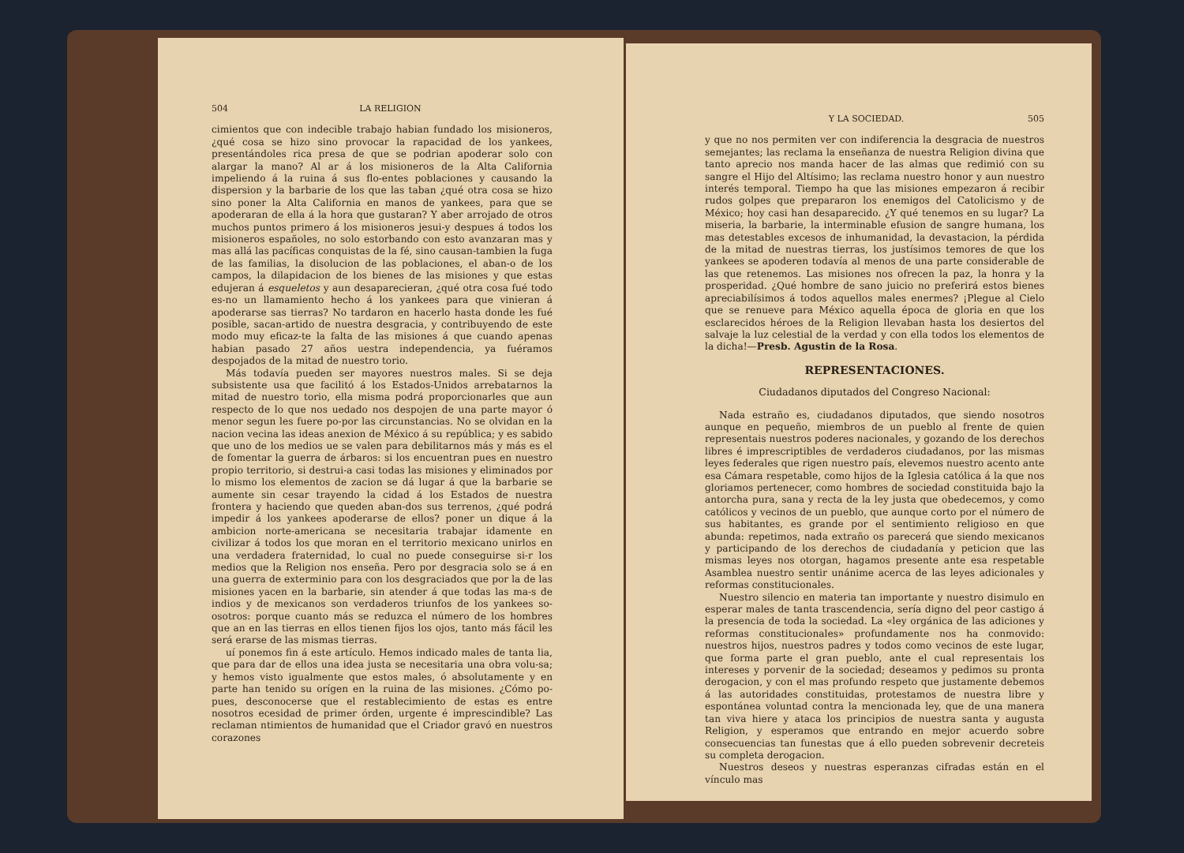504 LA RELIGION
cimientos que con indecible trabajo habian fundado los misioneros, ¿qué cosa se hizo sino provocar la rapacidad de los yankees, presentándoles rica presa de que se podrian apoderar solo con alargar la mano? Al ar á los misioneros de la Alta California impeliendo á la ruina á sus flo-entes poblaciones y causando la dispersion y la barbarie de los que las taban ¿qué otra cosa se hizo sino poner la Alta California en manos de yankees, para que se apoderaran de ella á la hora que gustaran? Y aber arrojado de otros muchos puntos primero á los misioneros jesui-y despues á todos los misioneros españoles, no solo estorbando con esto avanzaran mas y mas allá las pacíficas conquistas de la fé, sino causan-tambien la fuga de las familias, la disolucion de las poblaciones, el aban-o de los campos, la dilapidacion de los bienes de las misiones y que estas edujeran á esqueletos y aun desaparecieran, ¿qué otra cosa fué todo es-no un llamamiento hecho á los yankees para que vinieran á apoderarse sas tierras? No tardaron en hacerlo hasta donde les fué posible, sacan-artido de nuestra desgracia, y contribuyendo de este modo muy eficaz-te la falta de las misiones á que cuando apenas habian pasado 27 años uestra independencia, ya fuéramos despojados de la mitad de nuestro torio.
Más todavía pueden ser mayores nuestros males. Si se deja subsistente usa que facilitó á los Estados-Unidos arrebatarnos la mitad de nuestro torio, ella misma podrá proporcionarles que aun respecto de lo que nos uedado nos despojen de una parte mayor ó menor segun les fuere po-por las circunstancias. No se olvidan en la nacion vecina las ideas anexion de México á su república; y es sabido que uno de los medios ue se valen para debilitarnos más y más es el de fomentar la guerra de árbaros: si los encuentran pues en nuestro propio territorio, si destrui-a casi todas las misiones y eliminados por lo mismo los elementos de zacion se dá lugar á que la barbarie se aumente sin cesar trayendo la cidad á los Estados de nuestra frontera y haciendo que queden aban-dos sus terrenos, ¿qué podrá impedir á los yankees apoderarse de ellos? poner un dique á la ambicion norte-americana se necesitaria trabajar idamente en civilizar á todos los que moran en el territorio mexicano unirlos en una verdadera fraternidad, lo cual no puede conseguirse si-r los medios que la Religion nos enseña. Pero por desgracia solo se á en una guerra de exterminio para con los desgraciados que por la de las misiones yacen en la barbarie, sin atender á que todas las ma-s de indios y de mexicanos son verdaderos triunfos de los yankees so-osotros: porque cuanto más se reduzca el número de los hombres que an en las tierras en ellos tienen fijos los ojos, tanto más fácil les será erarse de las mismas tierras.
uí ponemos fin á este artículo. Hemos indicado males de tanta lia, que para dar de ellos una idea justa se necesitaria una obra volu-sa; y hemos visto igualmente que estos males, ó absolutamente y en parte han tenido su orígen en la ruina de las misiones. ¿Cómo po-pues, desconocerse que el restablecimiento de estas es entre nosotros ecesidad de primer órden, urgente é imprescindible? Las reclaman ntimientos de humanidad que el Criador gravó en nuestros corazones
Y LA SOCIEDAD. 505
y que no nos permiten ver con indiferencia la desgracia de nuestros semejantes; las reclama la enseñanza de nuestra Religion divina que tanto aprecio nos manda hacer de las almas que redimió con su sangre el Hijo del Altísimo; las reclama nuestro honor y aun nuestro interés temporal. Tiempo ha que las misiones empezaron á recibir rudos golpes que prepararon los enemigos del Catolicismo y de México; hoy casi han desaparecido. ¿Y qué tenemos en su lugar? La miseria, la barbarie, la interminable efusion de sangre humana, los mas detestables excesos de inhumanidad, la devastacion, la pérdida de la mitad de nuestras tierras, los justísimos temores de que los yankees se apoderen todavía al menos de una parte considerable de las que retenemos. Las misiones nos ofrecen la paz, la honra y la prosperidad. ¿Qué hombre de sano juicio no preferirá estos bienes apreciabilísimos á todos aquellos males enermes? ¡Plegue al Cielo que se renueve para México aquella época de gloria en que los esclarecidos héroes de la Religion llevaban hasta los desiertos del salvaje la luz celestial de la verdad y con ella todos los elementos de la dicha!—Presb. Agustin de la Rosa.
REPRESENTACIONES.
Ciudadanos diputados del Congreso Nacional:
Nada estraño es, ciudadanos diputados, que siendo nosotros aunque en pequeño, miembros de un pueblo al frente de quien representais nuestros poderes nacionales, y gozando de los derechos libres é imprescriptibles de verdaderos ciudadanos, por las mismas leyes federales que rigen nuestro país, elevemos nuestro acento ante esa Cámara respetable, como hijos de la Iglesia católica á la que nos gloriamos pertenecer, como hombres de sociedad constituida bajo la antorcha pura, sana y recta de la ley justa que obedecemos, y como católicos y vecinos de un pueblo, que aunque corto por el número de sus habitantes, es grande por el sentimiento religioso en que abunda: repetimos, nada extraño os parecerá que siendo mexicanos y participando de los derechos de ciudadanía y peticion que las mismas leyes nos otorgan, hagamos presente ante esa respetable Asamblea nuestro sentir unánime acerca de las leyes adicionales y reformas constitucionales.
Nuestro silencio en materia tan importante y nuestro disimulo en esperar males de tanta trascendencia, sería digno del peor castigo á la presencia de toda la sociedad. La «ley orgánica de las adiciones y reformas constitucionales» profundamente nos ha conmovido: nuestros hijos, nuestros padres y todos como vecinos de este lugar, que forma parte el gran pueblo, ante el cual representais los intereses y porvenir de la sociedad; deseamos y pedimos su pronta derogacion, y con el mas profundo respeto que justamente debemos á las autoridades constituidas, protestamos de nuestra libre y espontánea voluntad contra la mencionada ley, que de una manera tan viva hiere y ataca los principios de nuestra santa y augusta Religion, y esperamos que entrando en mejor acuerdo sobre consecuencias tan funestas que á ello pueden sobrevenir decreteis su completa derogacion.
Nuestros deseos y nuestras esperanzas cifradas están en el vínculo mas